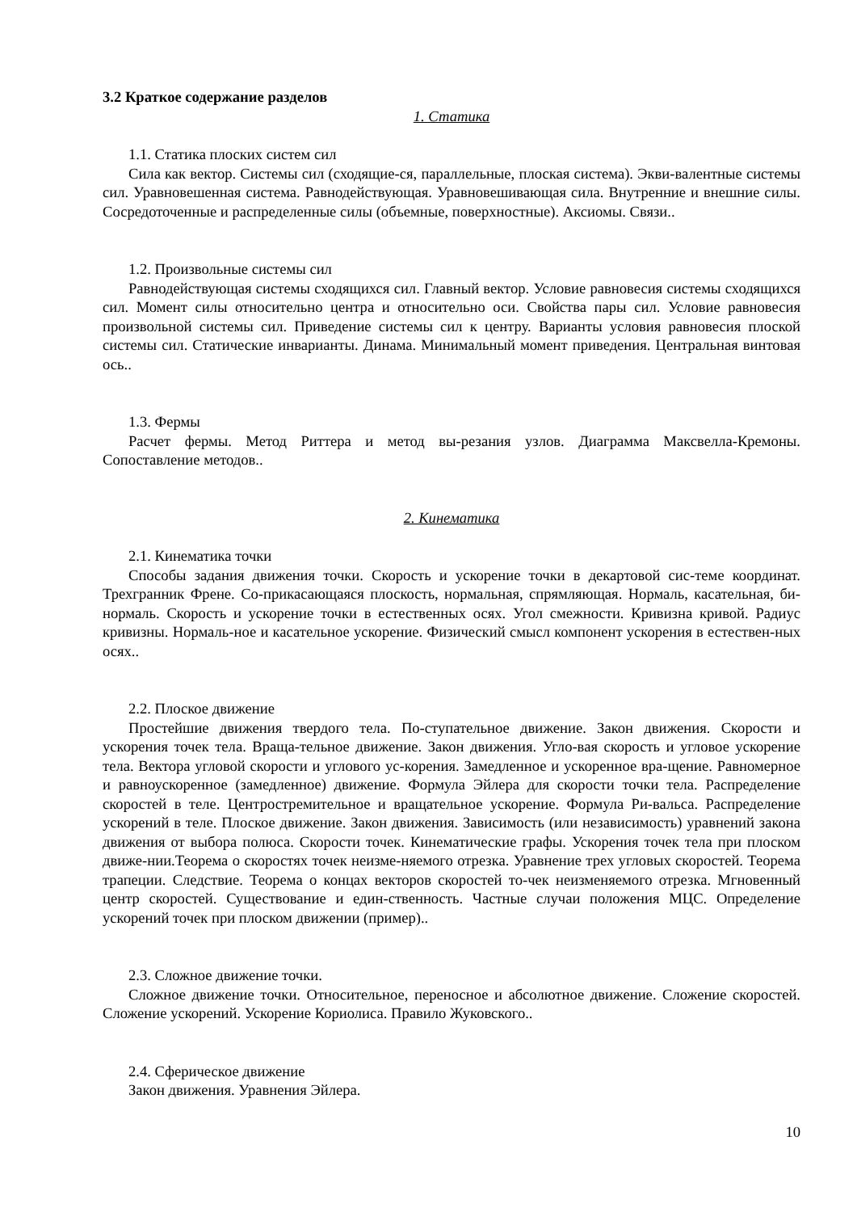3.2 Краткое содержание разделов
1. Статика
1.1. Статика плоских систем сил
Сила как вектор. Системы сил (сходящие-ся, параллельные, плоская система). Экви-валентные системы сил. Уравновешенная система. Равнодействующая. Уравновешивающая сила. Внутренние и внешние силы. Сосредоточенные и распределенные силы (объемные, поверхностные). Аксиомы. Связи..
1.2. Произвольные системы сил
Равнодействующая системы сходящихся сил. Главный вектор. Условие равновесия системы сходящихся сил. Момент силы относительно центра и относительно оси. Свойства пары сил. Условие равновесия произвольной системы сил. Приведение системы сил к центру. Варианты условия равновесия плоской системы сил. Статические инварианты. Динама. Минимальный момент приведения. Центральная винтовая ось..
1.3. Фермы
Расчет фермы. Метод Риттера и метод вы-резания узлов. Диаграмма Максвелла-Кремоны. Сопоставление методов..
2. Кинематика
2.1. Кинематика точки
Способы задания движения точки. Скорость и ускорение точки в декартовой сис-теме координат. Трехгранник Френе. Со-прикасающаяся плоскость, нормальная, спрямляющая. Нормаль, касательная, би-нормаль. Скорость и ускорение точки в естественных осях. Угол смежности. Кривизна кривой. Радиус кривизны. Нормаль-ное и касательное ускорение. Физический смысл компонент ускорения в естествен-ных осях..
2.2. Плоское движение
Простейшие движения твердого тела. По-ступательное движение. Закон движения. Скорости и ускорения точек тела. Враща-тельное движение. Закон движения. Угло-вая скорость и угловое ускорение тела. Вектора угловой скорости и углового ус-корения. Замедленное и ускоренное вра-щение. Равномерное и равноускоренное (замедленное) движение. Формула Эйлера для скорости точки тела. Распределение скоростей в теле. Центростремительное и вращательное ускорение. Формула Ри-вальса. Распределение ускорений в теле. Плоское движение. Закон движения. Зависимость (или независимость) уравнений закона движения от выбора полюса. Скорости точек. Кинематические графы. Ускорения точек тела при плоском движе-нии.Теорема о скоростях точек неизме-няемого отрезка. Уравнение трех угловых скоростей. Теорема трапеции. Следствие. Теорема о концах векторов скоростей то-чек неизменяемого отрезка. Мгновенный центр скоростей. Существование и един-ственность. Частные случаи положения МЦС. Определение ускорений точек при плоском движении (пример)..
2.3. Сложное движение точки.
Сложное движение точки. Относительное, переносное и абсолютное движение. Сложение скоростей. Сложение ускорений. Ускорение Кориолиса. Правило Жуковского..
2.4. Сферическое движение
Закон движения. Уравнения Эйлера.
10